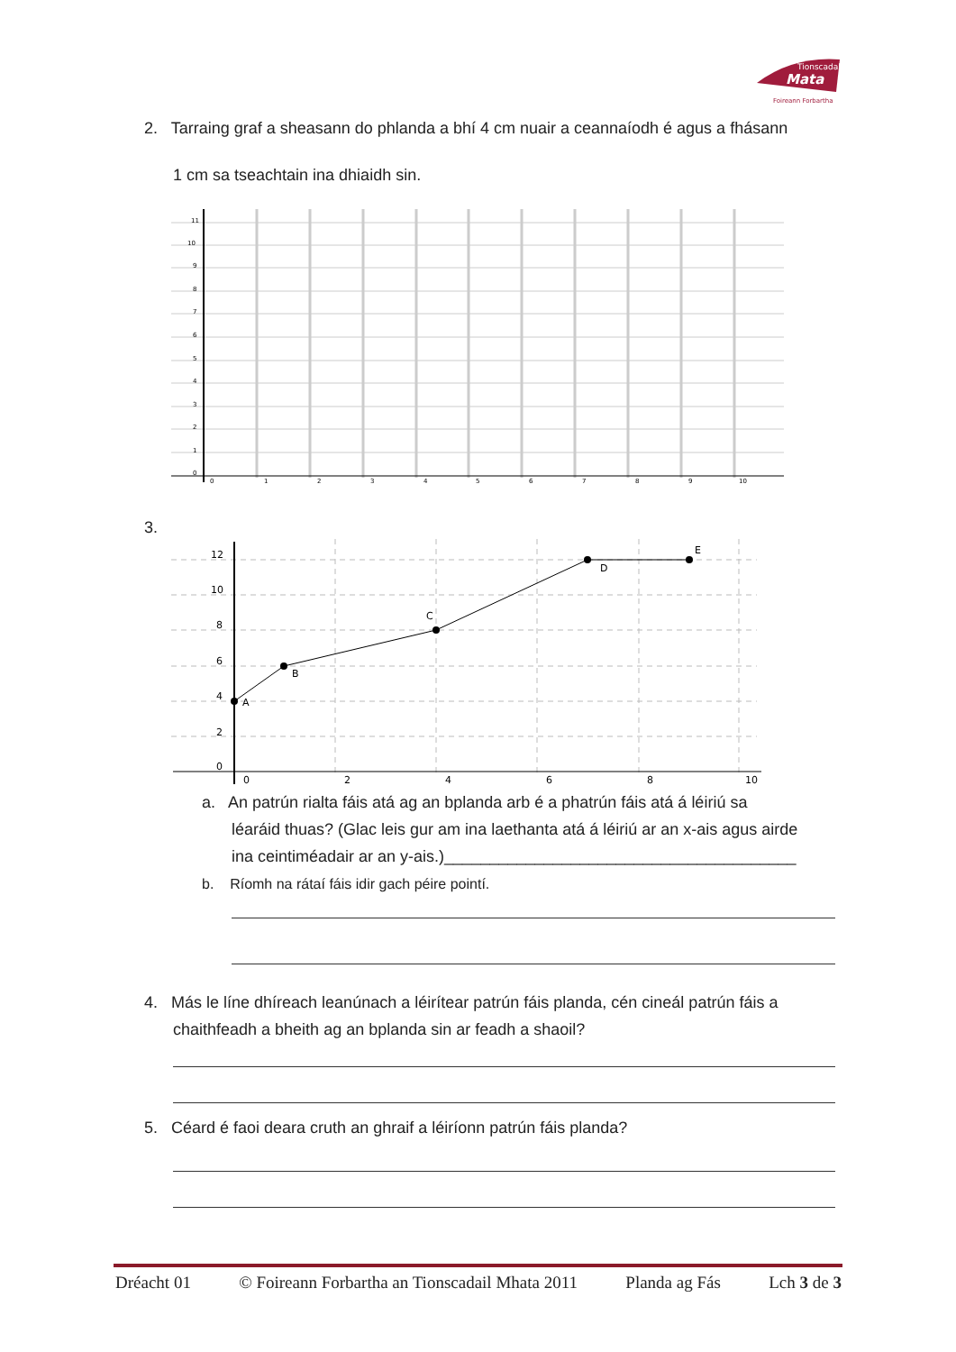Tionscadal
Mata
Foireann Forbartha
2. Tarraing graf a sheasann do phlanda a bhí 4 cm nuair a ceannaíodh é agus a fhásann
1 cm sa tseachtain ina dhiaidh sin.
11
10
9
8
7
6
5
4
3
2
1
0
0
1
2
3
4
5
6
7
8
9
10
3.
12
10
8
6
4
2
0
0
2
4
6
8
10
A
B
C
D
E
a. An patrún rialta fáis atá ag an bplanda arb é a phatrún fáis atá á léiriú sa
léaráid thuas? (Glac leis gur am ina laethanta atá á léiriú ar an x-ais agus airde
ina ceintiméadair ar an y-ais.)_______________________________________
b. Ríomh na rátaí fáis idir gach péire pointí.
4. Más le líne dhíreach leanúnach a léirítear patrún fáis planda, cén cineál patrún fáis a
chaithfeadh a bheith ag an bplanda sin ar feadh a shaoil?
5. Céard é faoi deara cruth an ghraif a léiríonn patrún fáis planda?
Dréacht 01 © Foireann Forbartha an Tionscadail Mhata 2011 Planda ag Fás Lch 3 de 3